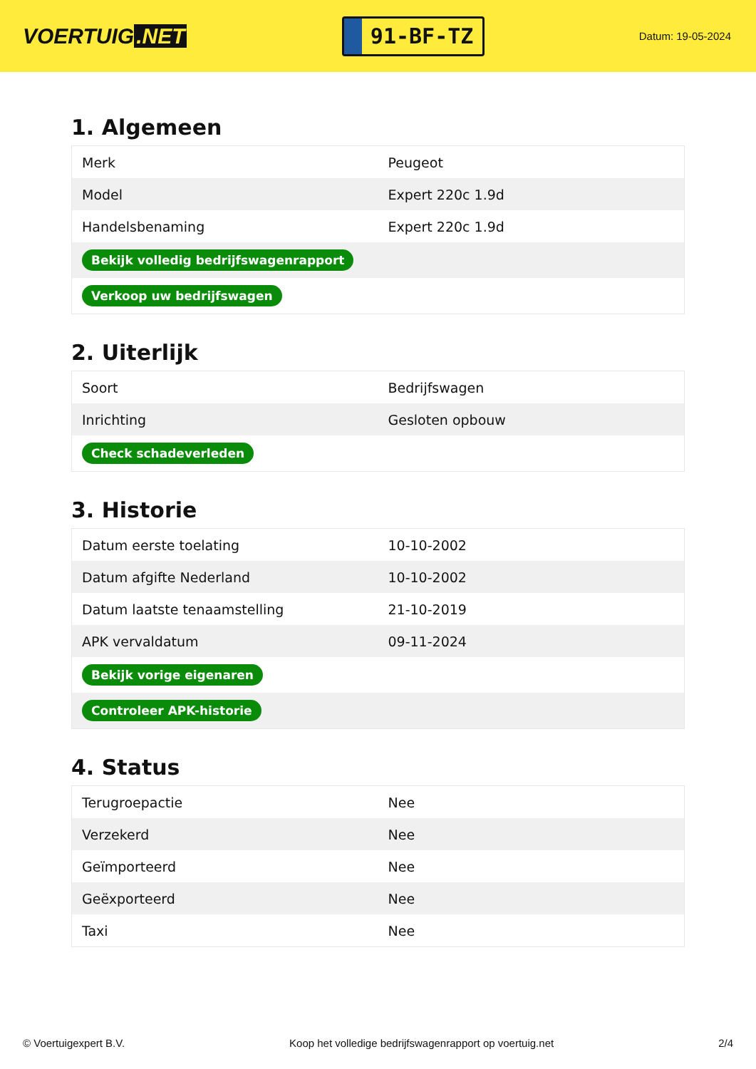VOERTUIG.NET
91-BF-TZ
Datum: 19-05-2024
1. Algemeen
| Merk | Peugeot |
| Model | Expert 220c 1.9d |
| Handelsbenaming | Expert 220c 1.9d |
| Bekijk volledig bedrijfswagenrapport | |
| Verkoop uw bedrijfswagen | |
2. Uiterlijk
| Soort | Bedrijfswagen |
| Inrichting | Gesloten opbouw |
| Check schadeverleden | |
3. Historie
| Datum eerste toelating | 10-10-2002 |
| Datum afgifte Nederland | 10-10-2002 |
| Datum laatste tenaamstelling | 21-10-2019 |
| APK vervaldatum | 09-11-2024 |
| Bekijk vorige eigenaren | |
| Controleer APK-historie | |
4. Status
| Terugroepactie | Nee |
| Verzekerd | Nee |
| Geïmporteerd | Nee |
| Geëxporteerd | Nee |
| Taxi | Nee |
© Voertuigexpert B.V. Koop het volledige bedrijfswagenrapport op voertuig.net 2/4